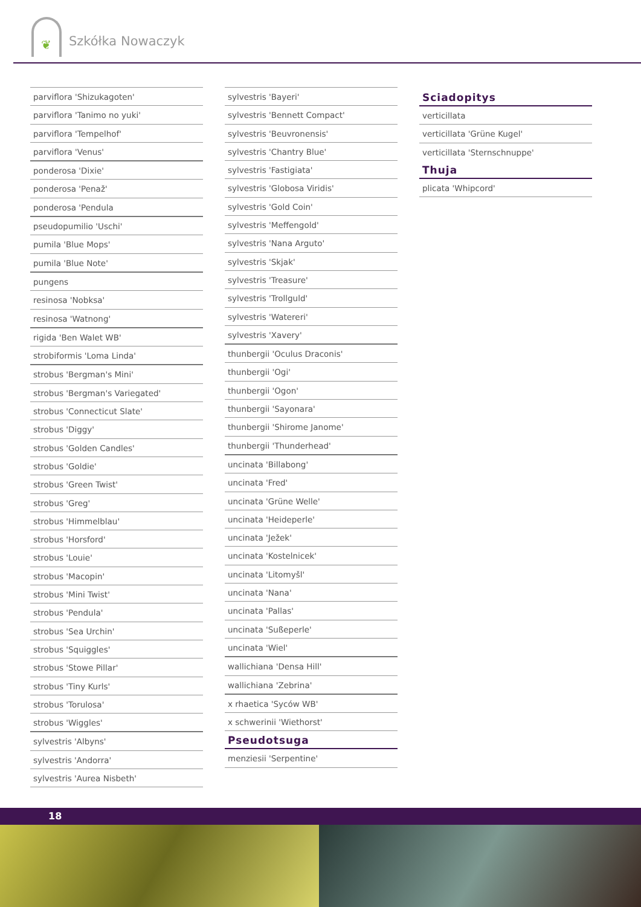❦ Szkółka Nowaczyk
parviflora 'Shizukagoten'
parviflora 'Tanimo no yuki'
parviflora 'Tempelhof'
parviflora 'Venus'
ponderosa 'Dixie'
ponderosa 'Penaž'
ponderosa 'Pendula
pseudopumilio 'Uschi'
pumila 'Blue Mops'
pumila 'Blue Note'
pungens
resinosa 'Nobksa'
resinosa 'Watnong'
rigida 'Ben Walet WB'
strobiformis 'Loma Linda'
strobus 'Bergman's Mini'
strobus 'Bergman's Variegated'
strobus 'Connecticut Slate'
strobus 'Diggy'
strobus 'Golden Candles'
strobus 'Goldie'
strobus 'Green Twist'
strobus 'Greg'
strobus 'Himmelblau'
strobus 'Horsford'
strobus 'Louie'
strobus 'Macopin'
strobus 'Mini Twist'
strobus 'Pendula'
strobus 'Sea Urchin'
strobus 'Squiggles'
strobus 'Stowe Pillar'
strobus 'Tiny Kurls'
strobus 'Torulosa'
strobus 'Wiggles'
sylvestris 'Albyns'
sylvestris 'Andorra'
sylvestris 'Aurea Nisbeth'
sylvestris 'Bayeri'
sylvestris 'Bennett Compact'
sylvestris 'Beuvronensis'
sylvestris 'Chantry Blue'
sylvestris 'Fastigiata'
sylvestris 'Globosa Viridis'
sylvestris 'Gold Coin'
sylvestris 'Meffengold'
sylvestris 'Nana Arguto'
sylvestris 'Skjak'
sylvestris 'Treasure'
sylvestris 'Trollguld'
sylvestris 'Watereri'
sylvestris 'Xavery'
thunbergii 'Oculus Draconis'
thunbergii 'Ogi'
thunbergii 'Ogon'
thunbergii 'Sayonara'
thunbergii 'Shirome Janome'
thunbergii 'Thunderhead'
uncinata 'Billabong'
uncinata 'Fred'
uncinata 'Grüne Welle'
uncinata 'Heideperle'
uncinata 'Ježek'
uncinata 'Kostelnicek'
uncinata 'Litomyšl'
uncinata 'Nana'
uncinata 'Pallas'
uncinata 'Sußeperle'
uncinata 'Wiel'
wallichiana 'Densa Hill'
wallichiana 'Zebrina'
x rhaetica 'Syców WB'
x schwerinii 'Wiethorst'
Pseudotsuga
menziesii 'Serpentine'
Sciadopitys
verticillata
verticillata 'Grüne Kugel'
verticillata 'Sternschnuppe'
Thuja
plicata 'Whipcord'
18